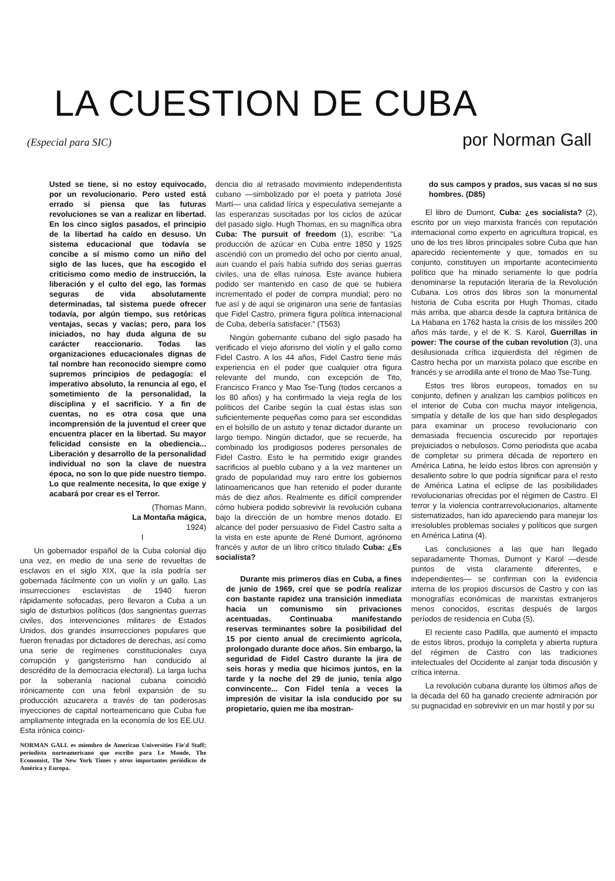LA CUESTION DE CUBA
(Especial para SIC) por Norman Gall
Usted se tiene, si no estoy equivocado, por un revolucionario. Pero usted está errado si piensa que las futuras revoluciones se van a realizar en libertad. En los cinco siglos pasados, el principio de la libertad ha caído en desuso. Un sistema educacional que todavía se concibe a sí mismo como un niño del siglo de las luces, que ha escogido el criticismo como medio de instrucción, la liberación y el culto del ego, las formas seguras de vida absolutamente determinadas, tal sistema puede ofrecer todavía, por algún tiempo, sus retóricas ventajas, secas y vacías; pero, para los iniciados, no hay duda alguna de su carácter reaccionario. Todas las organizaciones educacionales dignas de tal nombre han reconocido siempre como supremos principios de pedagogía: el imperativo absoluto, la renuncia al ego, el sometimiento de la personalidad, la disciplina y el sacrificio. Y a fin de cuentas, no es otra cosa que una incomprensión de la juventud el creer que encuentra placer en la libertad. Su mayor felicidad consiste en la obediencia... Liberación y desarrollo de la personalidad individual no son la clave de nuestra época, no son lo que pide nuestro tiempo. Lo que realmente necesita, lo que exige y acabará por crear es el Terror.
(Thomas Mann,
La Montaña mágica,
1924)
I
Un gobernador español de la Cuba colonial dijo una vez, en medio de una serie de revueltas de esclavos en el siglo XIX, que la isla podría ser gobernada fácilmente con un violín y un gallo. Las insurrecciones esclavistas de 1940 fueron rápidamente sofocadas, pero llevaron a Cuba a un siglo de disturbios políticos (dos sangrientas guerras civiles, dos intervenciones militares de Estados Unidos, dos grandes insurrecciones populares que fueron frenadas por dictadores de derechas, así como una serie de regímenes constitucionales cuya corrupción y gangsterismo han conducido al descrédito de la democracia electoral). La larga lucha por la soberanía nacional cubana coincidió irónicamente con una febril expansión de su producción azucarera a través de tan poderosas inyecciones de capital norteamericano que Cuba fue ampliamente integrada en la economía de los EE.UU. Esta irónica coinci-
NORMAN GALL es miembro de American Universities Fie'd Staff; periodista norteamericano que escribe para Le Monde, The Economist, The New York Times y otros importantes periódicos de América y Europa.
dencia dio al retrasado movimiento independentista cubano —simbolizado por el poeta y patriota José Martí— una calidad lírica y especulativa semejante a las esperanzas suscitadas por los ciclos de azúcar del pasado siglo. Hugh Thomas, en su magnífica obra Cuba: The pursuit of freedom (1), escribe: "La producción de azúcar en Cuba entre 1850 y 1925 ascendió con un promedio del ocho por ciento anual, aun cuando el país había sufrido dos serias guerras civiles, una de ellas ruinosa. Este avance hubiera podido ser mantenido en caso de que se hubiera incrementado el poder de compra mundial; pero no fue así y de aquí se originaron una serie de fantasías que Fidel Castro, primera figura política internacional de Cuba, debería satisfacer." (T563)
Ningún gobernante cubano del siglo pasado ha verificado el viejo aforismo del violín y el gallo como Fidel Castro. A los 44 años, Fidel Castro tiene más experiencia en el poder que cualquier otra figura relevante del mundo, con excepción de Tito, Francisco Franco y Mao Tse-Tung (todos cercanos a los 80 años) y ha confirmado la vieja regla de los políticos del Caribe según la cual éstas islas son suficientemente pequeñas como para ser escondidas en el bolsillo de un astuto y tenaz dictador durante un largo tiempo. Ningún dictador, que se recuerde, ha combinado los prodigiosos poderes personales de Fidel Castro. Esto le ha permitido exigir grandes sacrificios al pueblo cubano y a la vez mantener un grado de popularidad muy raro entre los gobiernos latinoamericanos que han retenido el poder durante más de diez años. Realmente es difícil comprender cómo hubiera podido sobrevivir la revolución cubana bajo la dirección de un hombre menos dotado. El alcance del poder persuasivo de Fidel Castro salta a la vista en este apunte de René Dumont, agrónomo francés y autor de un libro crítico titulado Cuba: ¿Es socialista?
Durante mis primeros días en Cuba, a fines de junio de 1969, creí que se podría realizar con bastante rapidez una transición inmediata hacia un comunismo sin privaciones acentuadas. Continuaba manifestando reservas terminantes sobre la posibilidad del 15 por ciento anual de crecimiento agrícola, prolongado durante doce años. Sin embargo, la seguridad de Fidel Castro durante la jira de seis horas y media que hicimos juntos, en la tarde y la noche del 29 de junio, tenía algo convincente... Con Fidel tenía a veces la impresión de visitar la isla conducido por su propietario, quien me iba mostran-
do sus campos y prados, sus vacas si no sus hombres. (D85)
El libro de Dumont, Cuba: ¿es socialista? (2), escrito por un viejo marxista francés con reputación internacional como experto en agricultura tropical, es uno de los tres libros principales sobre Cuba que han aparecido recientemente y que, tomados en su conjunto, constituyen un importante acontecimiento político que ha minado seriamente lo que podría denominarse la reputación literaria de la Revolución Cubana. Los otros dos libros son la monumental historia de Cuba escrita por Hugh Thomas, citado más arriba, que abarca desde la captura británica de La Habana en 1762 hasta la crisis de los missiles 200 años más tarde, y el de K. S. Karol, Guerrillas in power: The course of the cuban revolution (3), una desilusionada crítica izquierdista del régimen de Castro hecha por un marxista polaco que escribe en francés y se arrodilla ante el trono de Mao Tse-Tung.
Estos tres libros europeos, tomados en su conjunto, definen y analizan los cambios políticos en el interior de Cuba con mucha mayor inteligencia, simpatía y detalle de los que han sido desplegados para examinar un proceso revolucionario con demasiada frecuencia oscurecido por reportajes prejuiciados o nebulosos. Como periodista que acaba de completar su primera década de reportero en América Latina, he leído estos libros con aprensión y desaliento sobre lo que podría significar para el resto de América Latina el eclipse de las posibilidades revolucionarias ofrecidas por el régimen de Castro. El terror y la violencia contrarrevolucionarios, altamente sistematizados, han ido apareciendo para manejar los irresolubles problemas sociales y políticos que surgen en América Latina (4).
Las conclusiones a las que han llegado separadamente Thomas, Dumont y Karol —desde puntos de vista claramente diferentes, e independientes— se confirman con la evidencia interna de los propios discursos de Castro y con las monografías económicas de marxistas extranjeros menos conocidos, escritas después de largos períodos de residencia en Cuba (5).
El reciente caso Padilla, que aumentó el impacto de estos libros, produjo la completa y abierta ruptura del régimen de Castro con las tradiciones intelectuales del Occidente al zanjar toda discusión y crítica interna.
La revolución cubana durante los últimos años de la década del 60 ha ganado creciente admiración por su pugnacidad en sobrevivir en un mar hostil y por su